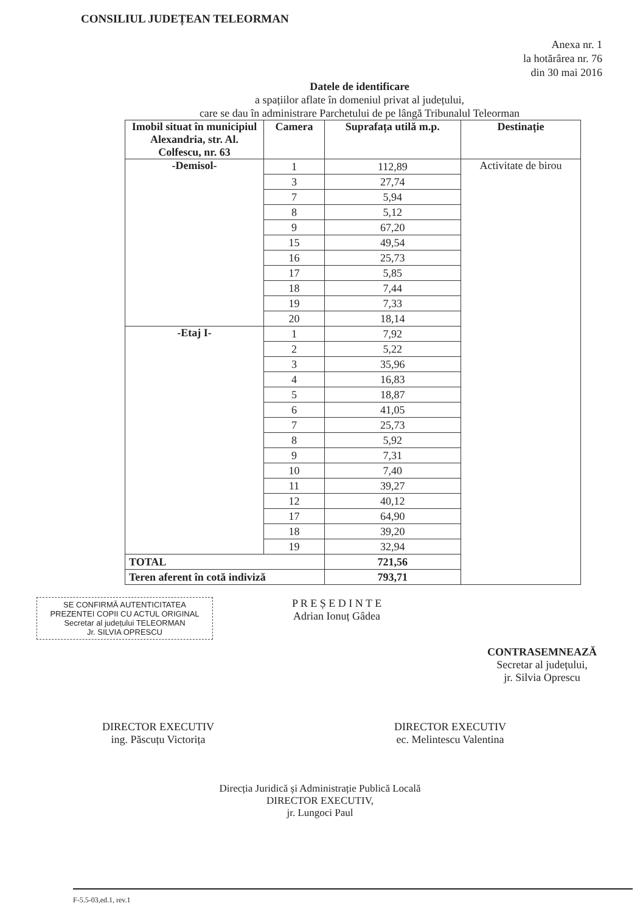CONSILIUL JUDEȚEAN TELEORMAN
Anexa nr. 1
la hotărârea nr. 76
din 30 mai 2016
Datele de identificare
a spațiilor aflate în domeniul privat al județului,
care se dau în administrare Parchetului de pe lângă Tribunalul Teleorman
| Imobil situat în municipiul Alexandria, str. Al. Colfescu, nr. 63 | Camera | Suprafața utilă m.p. | Destinație |
| --- | --- | --- | --- |
| -Demisol- | 1 | 112,89 | Activitate de birou |
| | 3 | 27,74 | |
| | 7 | 5,94 | |
| | 8 | 5,12 | |
| | 9 | 67,20 | |
| | 15 | 49,54 | |
| | 16 | 25,73 | |
| | 17 | 5,85 | |
| | 18 | 7,44 | |
| | 19 | 7,33 | |
| | 20 | 18,14 | |
| -Etaj I- | 1 | 7,92 | |
| | 2 | 5,22 | |
| | 3 | 35,96 | |
| | 4 | 16,83 | |
| | 5 | 18,87 | |
| | 6 | 41,05 | |
| | 7 | 25,73 | |
| | 8 | 5,92 | |
| | 9 | 7,31 | |
| | 10 | 7,40 | |
| | 11 | 39,27 | |
| | 12 | 40,12 | |
| | 17 | 64,90 | |
| | 18 | 39,20 | |
| | 19 | 32,94 | |
| TOTAL | | 721,56 | |
| Teren aferent în cotă indiviză | | 793,71 | |
SE CONFIRMĂ AUTENTICITATEA
PREZENTEI COPII CU ACTUL ORIGINAL
Secretar al județului TELEORMAN
Jr. SILVIA OPRESCU
P R E Ș E D I N T E
Adrian Ionuț Gâdea
CONTRASEMNEAZĂ
Secretar al județului,
jr. Silvia Oprescu
DIRECTOR EXECUTIV
ing. Păscuțu Victorița
DIRECTOR EXECUTIV
ec. Melintescu Valentina
Direcția Juridică și Administrație Publică Locală
DIRECTOR EXECUTIV,
jr. Lungoci Paul
F-5.5-03,ed.1, rev.1